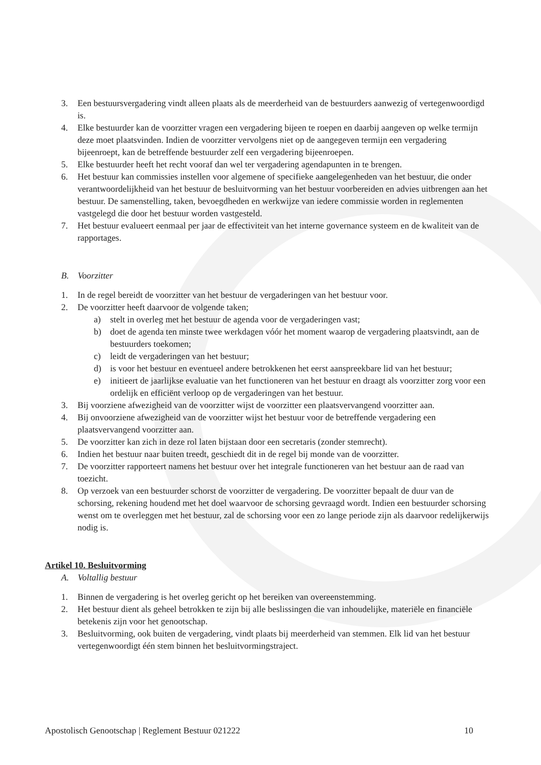3. Een bestuursvergadering vindt alleen plaats als de meerderheid van de bestuurders aanwezig of vertegenwoordigd is.
4. Elke bestuurder kan de voorzitter vragen een vergadering bijeen te roepen en daarbij aangeven op welke termijn deze moet plaatsvinden. Indien de voorzitter vervolgens niet op de aangegeven termijn een vergadering bijeenroept, kan de betreffende bestuurder zelf een vergadering bijeenroepen.
5. Elke bestuurder heeft het recht vooraf dan wel ter vergadering agendapunten in te brengen.
6. Het bestuur kan commissies instellen voor algemene of specifieke aangelegenheden van het bestuur, die onder verantwoordelijkheid van het bestuur de besluitvorming van het bestuur voorbereiden en advies uitbrengen aan het bestuur. De samenstelling, taken, bevoegdheden en werkwijze van iedere commissie worden in reglementen vastgelegd die door het bestuur worden vastgesteld.
7. Het bestuur evalueert eenmaal per jaar de effectiviteit van het interne governance systeem en de kwaliteit van de rapportages.
B. Voorzitter
1. In de regel bereidt de voorzitter van het bestuur de vergaderingen van het bestuur voor.
2. De voorzitter heeft daarvoor de volgende taken;
a) stelt in overleg met het bestuur de agenda voor de vergaderingen vast;
b) doet de agenda ten minste twee werkdagen vóór het moment waarop de vergadering plaatsvindt, aan de bestuurders toekomen;
c) leidt de vergaderingen van het bestuur;
d) is voor het bestuur en eventueel andere betrokkenen het eerst aanspreekbare lid van het bestuur;
e) initieert de jaarlijkse evaluatie van het functioneren van het bestuur en draagt als voorzitter zorg voor een ordelijk en efficiënt verloop op de vergaderingen van het bestuur.
3. Bij voorziene afwezigheid van de voorzitter wijst de voorzitter een plaatsvervangend voorzitter aan.
4. Bij onvoorziene afwezigheid van de voorzitter wijst het bestuur voor de betreffende vergadering een plaatsvervangend voorzitter aan.
5. De voorzitter kan zich in deze rol laten bijstaan door een secretaris (zonder stemrecht).
6. Indien het bestuur naar buiten treedt, geschiedt dit in de regel bij monde van de voorzitter.
7. De voorzitter rapporteert namens het bestuur over het integrale functioneren van het bestuur aan de raad van toezicht.
8. Op verzoek van een bestuurder schorst de voorzitter de vergadering. De voorzitter bepaalt de duur van de schorsing, rekening houdend met het doel waarvoor de schorsing gevraagd wordt. Indien een bestuurder schorsing wenst om te overleggen met het bestuur, zal de schorsing voor een zo lange periode zijn als daarvoor redelijkerwijs nodig is.
Artikel 10. Besluitvorming
A. Voltallig bestuur
1. Binnen de vergadering is het overleg gericht op het bereiken van overeenstemming.
2. Het bestuur dient als geheel betrokken te zijn bij alle beslissingen die van inhoudelijke, materiële en financiële betekenis zijn voor het genootschap.
3. Besluitvorming, ook buiten de vergadering, vindt plaats bij meerderheid van stemmen. Elk lid van het bestuur vertegenwoordigt één stem binnen het besluitvormingstraject.
Apostolisch Genootschap | Reglement Bestuur 021222 10